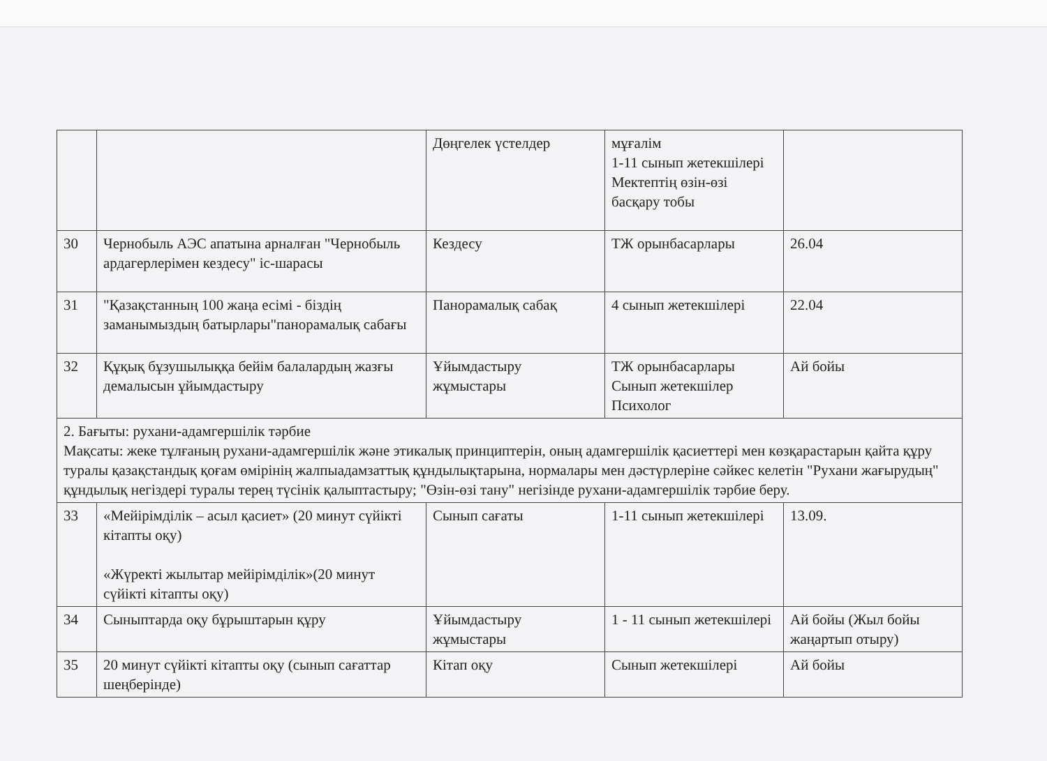| | | Дөңгелек үстелдер | мұғалім 1-11 сынып жетекшілері Мектептің өзін-өзі басқару тобы | |
| 30 | Чернобыль АЭС апатына арналған "Чернобыль ардагерлерімен кездесу" іс-шарасы | Кездесу | ТЖ орынбасарлары | 26.04 |
| 31 | "Қазақстанның 100 жаңа есімі - біздің заманымыздың батырлары"панорамалық сабағы | Панорамалық сабақ | 4 сынып жетекшілері | 22.04 |
| 32 | Құқық бұзушылыққа бейім балалардың жазғы демалысын ұйымдастыру | Ұйымдастыру жұмыстары | ТЖ орынбасарлары Сынып жетекшілер Психолог | Ай бойы |
| 2. Бағыты: рухани-адамгершілік тәрбие Мақсаты: жеке тұлғаның рухани-адамгершілік және этикалық принциптерін, оның адамгершілік қасиеттері мен көзқарастарын қайта құру туралы қазақстандық қоғам өмірінің жалпыадамзаттық құндылықтарына, нормалары мен дәстүрлеріне сәйкес келетін "Рухани жағырудың" құндылық негіздері туралы терең түсінік қалыптастыру; "Өзін-өзі тану" негізінде рухани-адамгершілік тәрбие беру. | | | | |
| 33 | «Мейірімділік – асыл қасиет» (20 минут сүйікті кітапты оқу) «Жүректі жылытар мейірімділік»(20 минут сүйікті кітапты оқу) | Сынып сағаты | 1-11 сынып жетекшілері | 13.09. |
| 34 | Сыныптарда оқу бұрыштарын құру | Ұйымдастыру жұмыстары | 1 - 11 сынып жетекшілері | Ай бойы (Жыл бойы жаңартып отыру) |
| 35 | 20 минут сүйікті кітапты оқу (сынып сағаттар шеңберінде) | Кітап оқу | Сынып жетекшілері | Ай бойы |